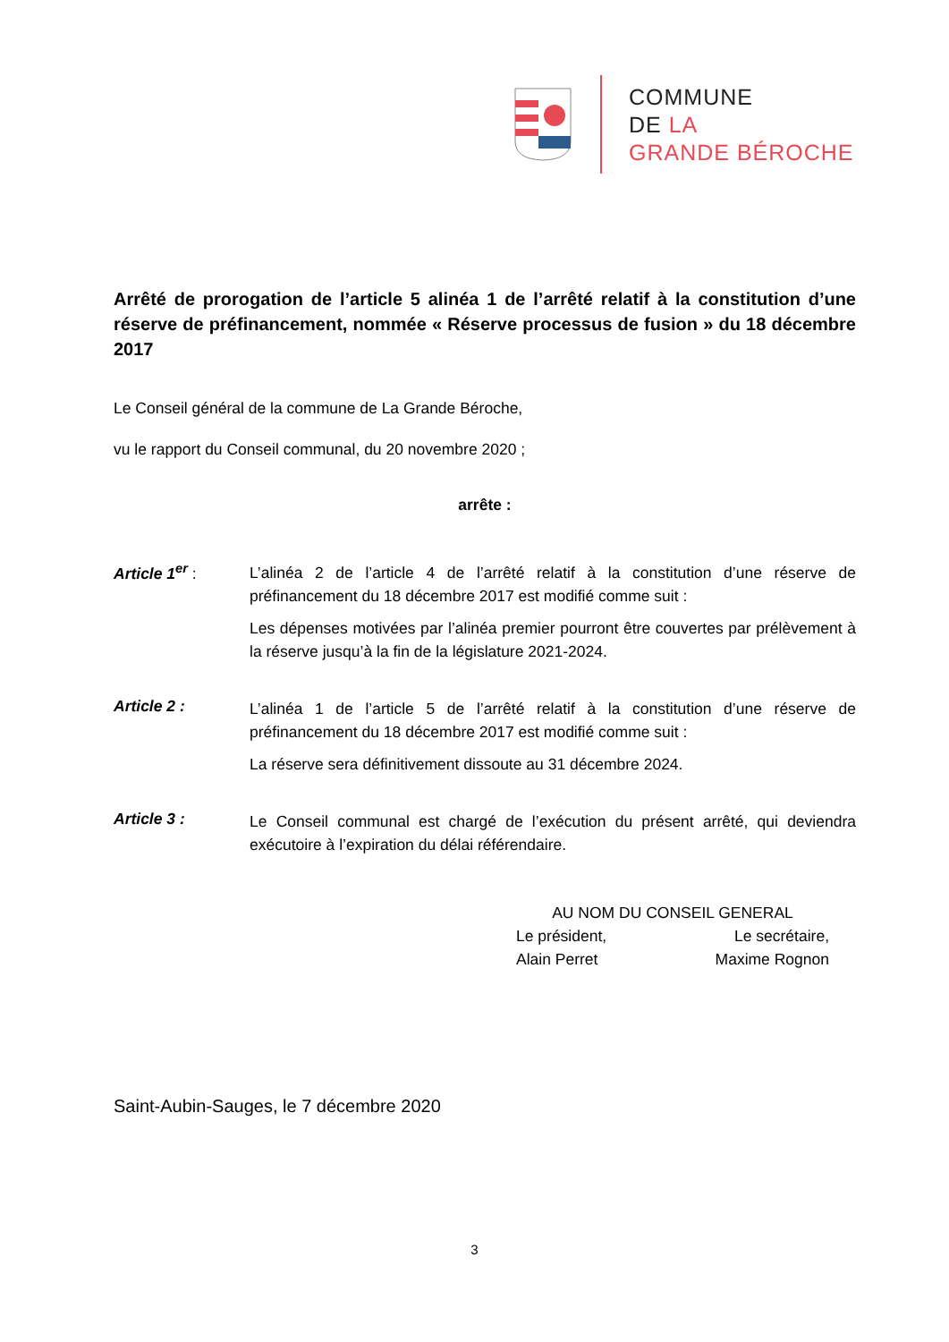COMMUNE
DE LA
GRANDE BÉROCHE
Arrêté de prorogation de l’article 5 alinéa 1 de l’arrêté relatif à la constitution d’une réserve de préfinancement, nommée « Réserve processus de fusion » du 18 décembre 2017
Le Conseil général de la commune de La Grande Béroche,
vu le rapport du Conseil communal, du 20 novembre 2020 ;
arrête :
Article 1<sup>er</sup> :
L’alinéa 2 de l’article 4 de l’arrêté relatif à la constitution d’une réserve de préfinancement du 18 décembre 2017 est modifié comme suit :
Les dépenses motivées par l’alinéa premier pourront être couvertes par prélèvement à la réserve jusqu’à la fin de la législature 2021-2024.
Article 2 :
L’alinéa 1 de l’article 5 de l’arrêté relatif à la constitution d’une réserve de préfinancement du 18 décembre 2017 est modifié comme suit :
La réserve sera définitivement dissoute au 31 décembre 2024.
Article 3 :
Le Conseil communal est chargé de l’exécution du présent arrêté, qui deviendra exécutoire à l’expiration du délai référendaire.
AU NOM DU CONSEIL GENERAL
Le président, Le secrétaire,
Alain Perret Maxime Rognon
Saint-Aubin-Sauges, le 7 décembre 2020
3